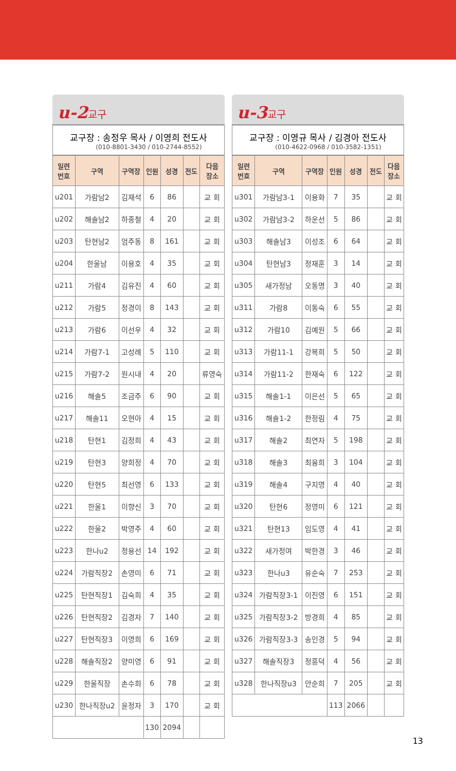u-2교구
교구장 : 송정우 목사 / 이영희 전도사
(010-8801-3430 / 010-2744-8552)
| 일련 번호 | 구역 | 구역장 | 인원 | 성경 | 전도 | 다음 장소 |
| --- | --- | --- | --- | --- | --- | --- |
| u201 | 가람남2 | 김재석 | 6 | 86 | | 교 회 |
| u202 | 해솔남2 | 하종철 | 4 | 20 | | 교 회 |
| u203 | 탄현남2 | 엄주동 | 8 | 161 | | 교 회 |
| u204 | 한울남 | 이용호 | 4 | 35 | | 교 회 |
| u211 | 가람4 | 김유진 | 4 | 60 | | 교 회 |
| u212 | 가람5 | 정경이 | 8 | 143 | | 교 회 |
| u213 | 가람6 | 이선우 | 4 | 32 | | 교 회 |
| u214 | 가람7-1 | 고성례 | 5 | 110 | | 교 회 |
| u215 | 가람7-2 | 원시내 | 4 | 20 | | 류영숙 |
| u216 | 해솔5 | 조금주 | 6 | 90 | | 교 회 |
| u217 | 해솔11 | 오현아 | 4 | 15 | | 교 회 |
| u218 | 탄현1 | 김정희 | 4 | 43 | | 교 회 |
| u219 | 탄현3 | 양희정 | 4 | 70 | | 교 회 |
| u220 | 탄현5 | 최선영 | 6 | 133 | | 교 회 |
| u221 | 한울1 | 이향신 | 3 | 70 | | 교 회 |
| u222 | 한울2 | 박영주 | 4 | 60 | | 교 회 |
| u223 | 한나u2 | 정용선 | 14 | 192 | | 교 회 |
| u224 | 가람직장2 | 손영미 | 6 | 71 | | 교 회 |
| u225 | 탄현직장1 | 김숙희 | 4 | 35 | | 교 회 |
| u226 | 탄현직장2 | 김경자 | 7 | 140 | | 교 회 |
| u227 | 탄현직장3 | 이영희 | 6 | 169 | | 교 회 |
| u228 | 해솔직장2 | 양미영 | 6 | 91 | | 교 회 |
| u229 | 한울직장 | 손수희 | 6 | 78 | | 교 회 |
| u230 | 한나직장u2 | 윤정자 | 3 | 170 | | 교 회 |
| | | | 130 | 2094 | | |
u-3교구
교구장 : 이영규 목사 / 김경아 전도사
(010-4622-0968 / 010-3582-1351)
| 일련 번호 | 구역 | 구역장 | 인원 | 성경 | 전도 | 다음 장소 |
| --- | --- | --- | --- | --- | --- | --- |
| u301 | 가람남3-1 | 이용화 | 7 | 35 | | 교 회 |
| u302 | 가람남3-2 | 하운선 | 5 | 86 | | 교 회 |
| u303 | 해솔남3 | 이성조 | 6 | 64 | | 교 회 |
| u304 | 탄현남3 | 정재훈 | 3 | 14 | | 교 회 |
| u305 | 새가정남 | 오동명 | 3 | 40 | | 교 회 |
| u311 | 가람8 | 이동숙 | 6 | 55 | | 교 회 |
| u312 | 가람10 | 김예원 | 5 | 66 | | 교 회 |
| u313 | 가람11-1 | 강복희 | 5 | 50 | | 교 회 |
| u314 | 가람11-2 | 한재숙 | 6 | 122 | | 교 회 |
| u315 | 해솔1-1 | 이은선 | 5 | 65 | | 교 회 |
| u316 | 해솔1-2 | 한정림 | 4 | 75 | | 교 회 |
| u317 | 해솔2 | 최연자 | 5 | 198 | | 교 회 |
| u318 | 해솔3 | 최융희 | 3 | 104 | | 교 회 |
| u319 | 해솔4 | 구지영 | 4 | 40 | | 교 회 |
| u320 | 탄현6 | 정영미 | 6 | 121 | | 교 회 |
| u321 | 탄현13 | 임도영 | 4 | 41 | | 교 회 |
| u322 | 새가정여 | 박한경 | 3 | 46 | | 교 회 |
| u323 | 한나u3 | 유순숙 | 7 | 253 | | 교 회 |
| u324 | 가람직장3-1 | 이진영 | 6 | 151 | | 교 회 |
| u325 | 가람직장3-2 | 방경희 | 4 | 85 | | 교 회 |
| u326 | 가람직장3-3 | 송인경 | 5 | 94 | | 교 회 |
| u327 | 해솔직장3 | 정흥덕 | 4 | 56 | | 교 회 |
| u328 | 한나직장u3 | 안순희 | 7 | 205 | | 교 회 |
| | | | 113 | 2066 | | |
13